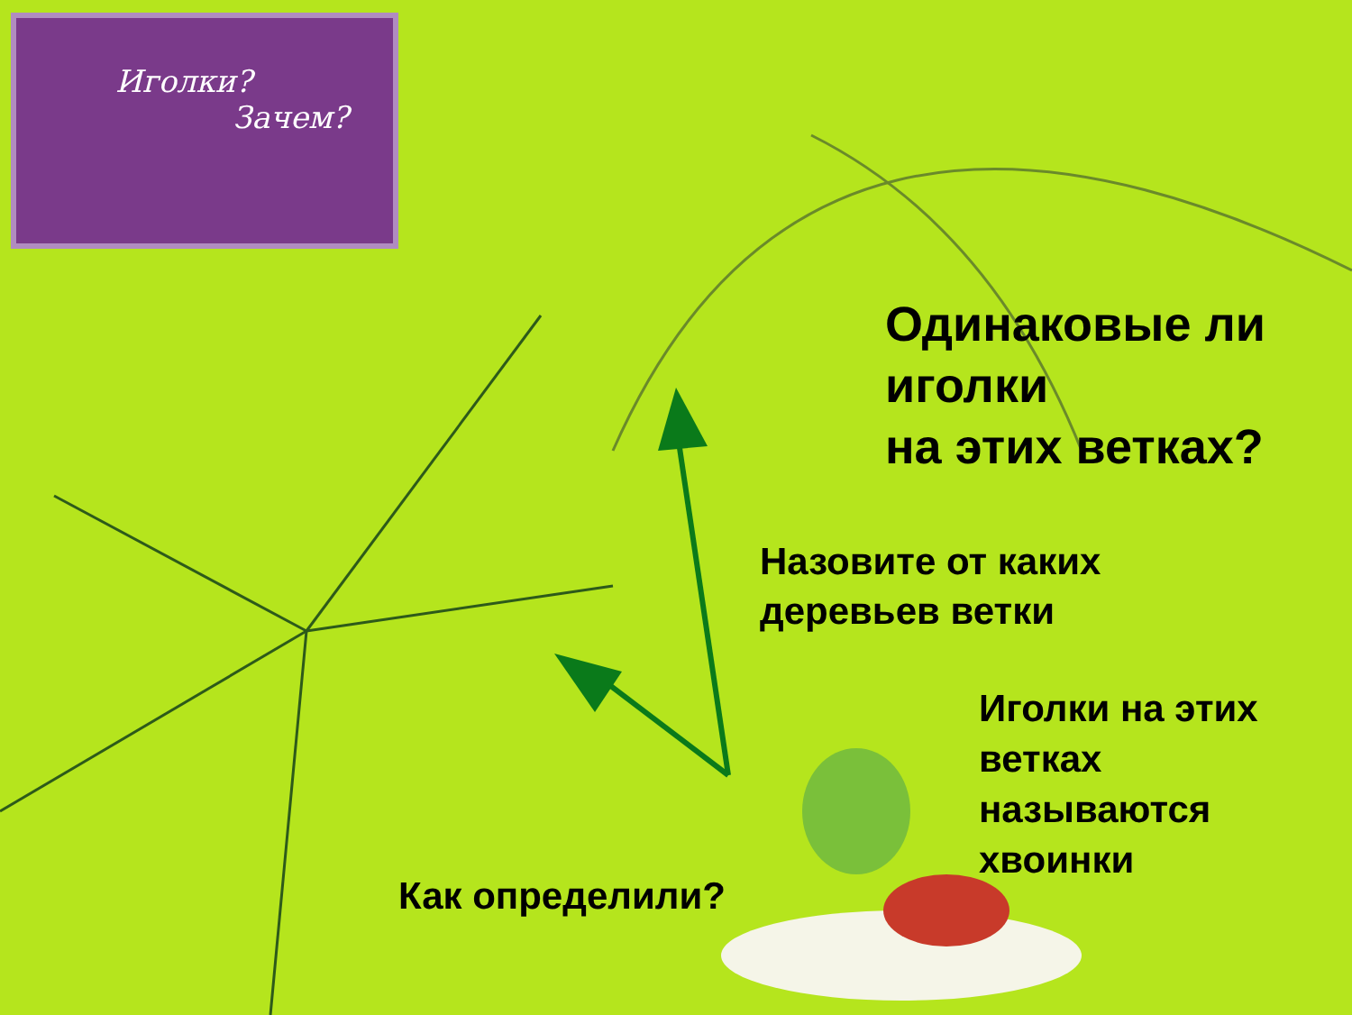Иголки?
Зачем?
Одинаковые ли
иголки
на этих ветках?
Назовите от каких
деревьев ветки
Иголки на этих
ветках
называются
хвоинки
Как определили?